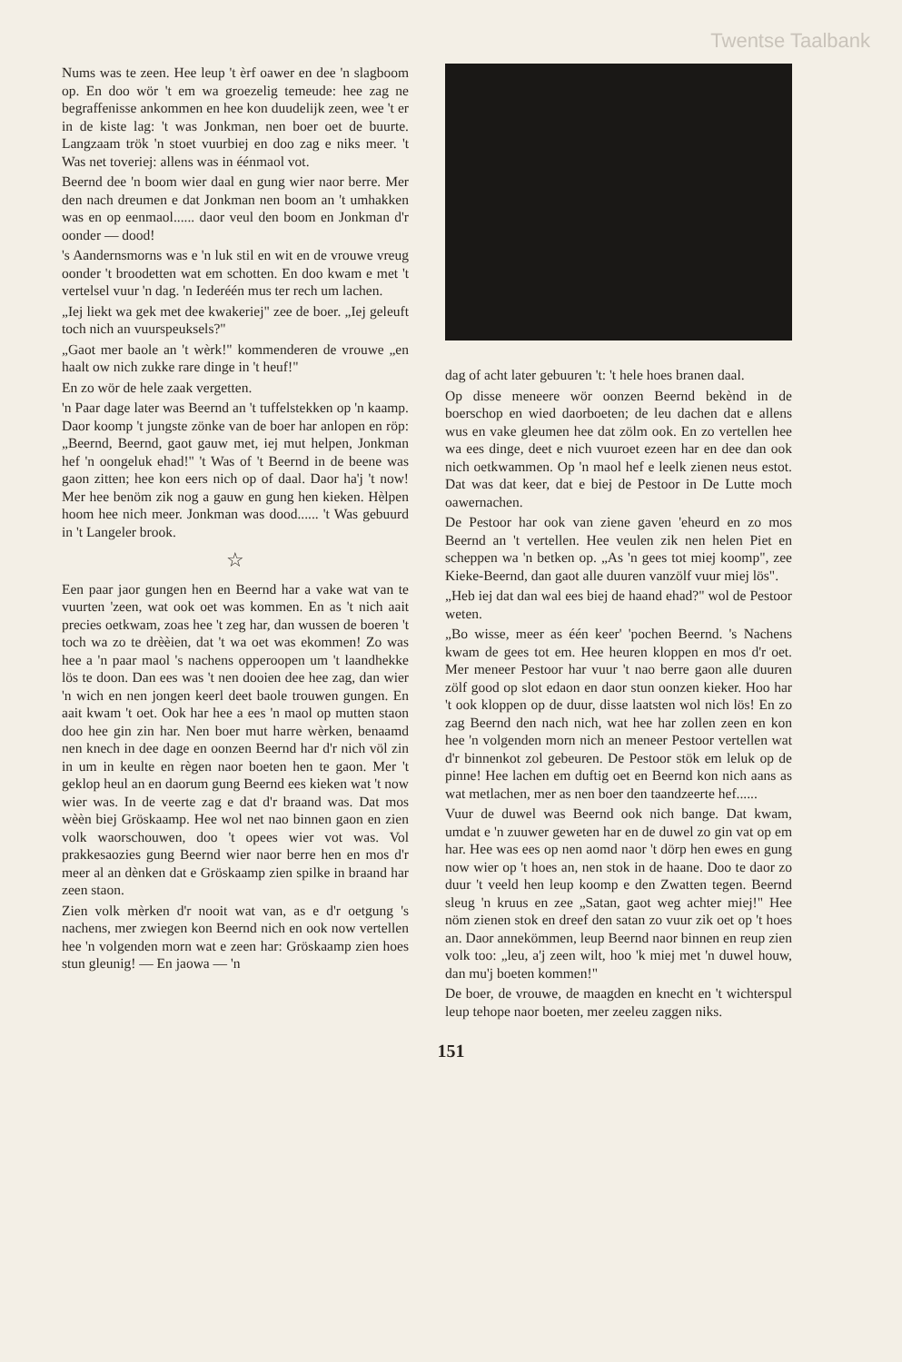Twentse Taalbank
Nums was te zeen. Hee leup 't èrf oawer en dee 'n slagboom op. En doo wör 't em wa groezelig temeude: hee zag ne begraffenisse ankommen en hee kon duudelijk zeen, wee 't er in de kiste lag: 't was Jonkman, nen boer oet de buurte. Langzaam trök 'n stoet vuurbiej en doo zag e niks meer. 't Was net toveriej: allens was in éénmaol vot.
Beernd dee 'n boom wier daal en gung wier naor berre. Mer den nach dreumen e dat Jonkman nen boom an 't umhakken was en op eenmaol...... daor veul den boom en Jonkman d'r oonder — dood!
's Aandernsmorns was e 'n luk stil en wit en de vrouwe vreug oonder 't broodetten wat em schotten. En doo kwam e met 't vertelsel vuur 'n dag. 'n Iederéén mus ter rech um lachen.
„Iej liekt wa gek met dee kwakeriej" zee de boer. „Iej geleuft toch nich an vuurspeuksels?"
„Gaot mer baole an 't wèrk!" kommenderen de vrouwe „en haalt ow nich zukke rare dinge in 't heuf!"
En zo wör de hele zaak vergetten.
'n Paar dage later was Beernd an 't tuffelstekken op 'n kaamp. Daor koomp 't jungste zönke van de boer har anlopen en röp: „Beernd, Beernd, gaot gauw met, iej mut helpen, Jonkman hef 'n oongeluk ehad!" 't Was of 't Beernd in de beene was gaon zitten; hee kon eers nich op of daal. Daor ha'j 't now! Mer hee benöm zik nog a gauw en gung hen kieken. Hèlpen hoom hee nich meer. Jonkman was dood...... 't Was gebuurd in 't Langeler brook.
☆
Een paar jaor gungen hen en Beernd har a vake wat van te vuurten 'zeen, wat ook oet was kommen. En as 't nich aait precies oetkwam, zoas hee 't zeg har, dan wussen de boeren 't toch wa zo te drèèien, dat 't wa oet was ekommen! Zo was hee a 'n paar maol 's nachens opperoopen um 't laandhekke lös te doon. Dan ees was 't nen dooien dee hee zag, dan wier 'n wich en nen jongen keerl deet baole trouwen gungen. En aait kwam 't oet. Ook har hee a ees 'n maol op mutten staon doo hee gin zin har. Nen boer mut harre wèrken, benaamd nen knech in dee dage en oonzen Beernd har d'r nich völ zin in um in keulte en règen naor boeten hen te gaon. Mer 't geklop heul an en daorum gung Beernd ees kieken wat 't now wier was. In de veerte zag e dat d'r braand was. Dat mos wèèn biej Gröskaamp. Hee wol net nao binnen gaon en zien volk waorschouwen, doo 't opees wier vot was. Vol prakkesaozies gung Beernd wier naor berre hen en mos d'r meer al an dènken dat e Gröskaamp zien spilke in braand har zeen staon.
Zien volk mèrken d'r nooit wat van, as e d'r oetgung 's nachens, mer zwiegen kon Beernd nich en ook now vertellen hee 'n volgenden morn wat e zeen har: Gröskaamp zien hoes stun gleunig! — En jaowa — 'n
dag of acht later gebuuren 't: 't hele hoes branen daal.
Op disse meneere wör oonzen Beernd bekènd in de boerschop en wied daorboeten; de leu dachen dat e allens wus en vake gleumen hee dat zölm ook. En zo vertellen hee wa ees dinge, deet e nich vuuroet ezeen har en dee dan ook nich oetkwammen. Op 'n maol hef e leelk zienen neus estot. Dat was dat keer, dat e biej de Pestoor in De Lutte moch oawernachen.
De Pestoor har ook van ziene gaven 'eheurd en zo mos Beernd an 't vertellen. Hee veulen zik nen helen Piet en scheppen wa 'n betken op. „As 'n gees tot miej koomp", zee Kieke-Beernd, dan gaot alle duuren vanzölf vuur miej lös".
„Heb iej dat dan wal ees biej de haand ehad?" wol de Pestoor weten.
„Bo wisse, meer as één keer' 'pochen Beernd. 's Nachens kwam de gees tot em. Hee heuren kloppen en mos d'r oet. Mer meneer Pestoor har vuur 't nao berre gaon alle duuren zölf good op slot edaon en daor stun oonzen kieker. Hoo har 't ook kloppen op de duur, disse laatsten wol nich lös! En zo zag Beernd den nach nich, wat hee har zollen zeen en kon hee 'n volgenden morn nich an meneer Pestoor vertellen wat d'r binnenkot zol gebeuren. De Pestoor stök em leluk op de pinne! Hee lachen em duftig oet en Beernd kon nich aans as wat metlachen, mer as nen boer den taandzeerte hef......
Vuur de duwel was Beernd ook nich bange. Dat kwam, umdat e 'n zuuwer geweten har en de duwel zo gin vat op em har. Hee was ees op nen aomd naor 't dörp hen ewes en gung now wier op 't hoes an, nen stok in de haane. Doo te daor zo duur 't veeld hen leup koomp e den Zwatten tegen. Beernd sleug 'n kruus en zee „Satan, gaot weg achter miej!" Hee nöm zienen stok en dreef den satan zo vuur zik oet op 't hoes an. Daor annekömmen, leup Beernd naor binnen en reup zien volk too: „leu, a'j zeen wilt, hoo 'k miej met 'n duwel houw, dan mu'j boeten kommen!"
De boer, de vrouwe, de maagden en knecht en 't wichterspul leup tehope naor boeten, mer zeeleu zaggen niks.
151